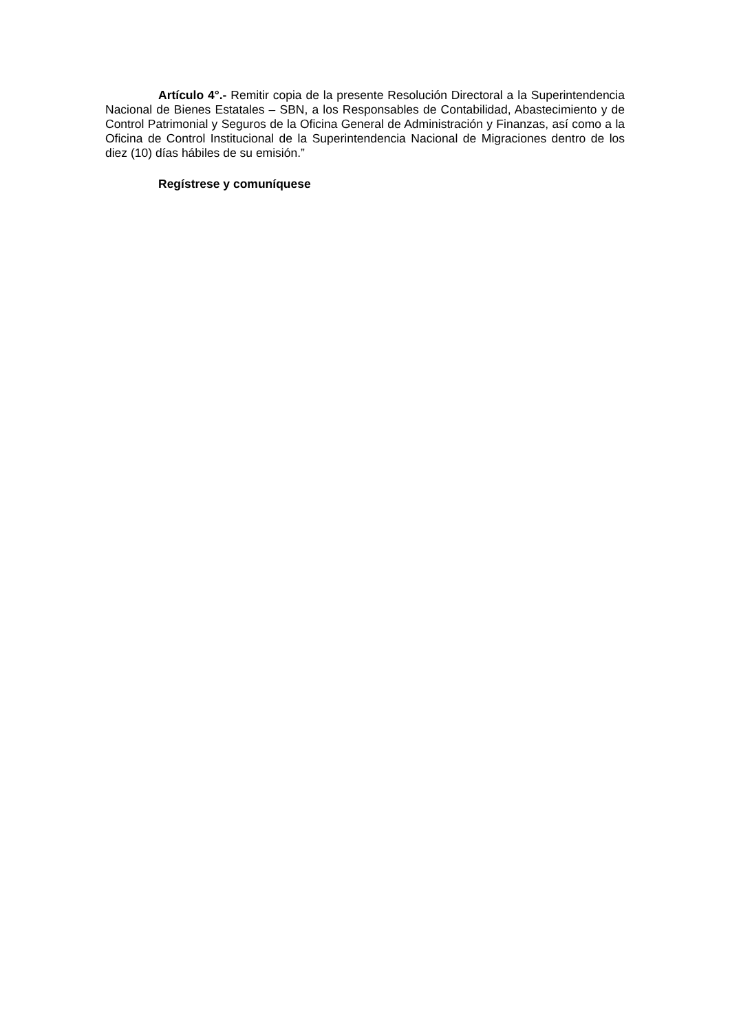Artículo 4°.- Remitir copia de la presente Resolución Directoral a la Superintendencia Nacional de Bienes Estatales – SBN, a los Responsables de Contabilidad, Abastecimiento y de Control Patrimonial y Seguros de la Oficina General de Administración y Finanzas, así como a la Oficina de Control Institucional de la Superintendencia Nacional de Migraciones dentro de los diez (10) días hábiles de su emisión.”
Regístrese y comuníquese